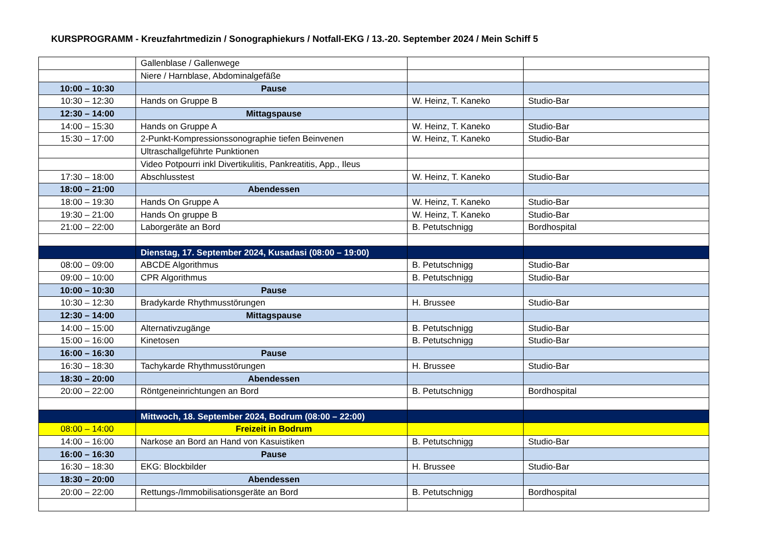KURSPROGRAMM - Kreuzfahrtmedizin / Sonographiekurs / Notfall-EKG / 13.-20. September 2024 / Mein Schiff 5
| | Gallenblase / Gallenwege | | |
| | Niere / Harnblase, Abdominalgefäße | | |
| 10:00 – 10:30 | Pause | | |
| 10:30 – 12:30 | Hands on Gruppe B | W. Heinz, T. Kaneko | Studio-Bar |
| 12:30 – 14:00 | Mittagspause | | |
| 14:00 – 15:30 | Hands on Gruppe A | W. Heinz, T. Kaneko | Studio-Bar |
| 15:30 – 17:00 | 2-Punkt-Kompressionssonographie tiefen Beinvenen | W. Heinz, T. Kaneko | Studio-Bar |
| | Ultraschallgeführte Punktionen | | |
| | Video Potpourri inkl Divertikulitis, Pankreatitis, App., Ileus | | |
| 17:30 – 18:00 | Abschlusstest | W. Heinz, T. Kaneko | Studio-Bar |
| 18:00 – 21:00 | Abendessen | | |
| 18:00 – 19:30 | Hands On Gruppe A | W. Heinz, T. Kaneko | Studio-Bar |
| 19:30 – 21:00 | Hands On gruppe B | W. Heinz, T. Kaneko | Studio-Bar |
| 21:00 – 22:00 | Laborgeräte an Bord | B. Petutschnigg | Bordhospital |
| | Dienstag, 17. September 2024, Kusadasi (08:00 – 19:00) | | |
| 08:00 – 09:00 | ABCDE Algorithmus | B. Petutschnigg | Studio-Bar |
| 09:00 – 10:00 | CPR Algorithmus | B. Petutschnigg | Studio-Bar |
| 10:00 – 10:30 | Pause | | |
| 10:30 – 12:30 | Bradykarde Rhythmusstörungen | H. Brussee | Studio-Bar |
| 12:30 – 14:00 | Mittagspause | | |
| 14:00 – 15:00 | Alternativzugänge | B. Petutschnigg | Studio-Bar |
| 15:00 – 16:00 | Kinetosen | B. Petutschnigg | Studio-Bar |
| 16:00 – 16:30 | Pause | | |
| 16:30 – 18:30 | Tachykarde Rhythmusstörungen | H. Brussee | Studio-Bar |
| 18:30 – 20:00 | Abendessen | | |
| 20:00 – 22:00 | Röntgeneinrichtungen an Bord | B. Petutschnigg | Bordhospital |
| | Mittwoch, 18. September 2024, Bodrum (08:00 – 22:00) | | |
| 08:00 – 14:00 | Freizeit in Bodrum | | |
| 14:00 – 16:00 | Narkose an Bord an Hand von Kasuistiken | B. Petutschnigg | Studio-Bar |
| 16:00 – 16:30 | Pause | | |
| 16:30 – 18:30 | EKG: Blockbilder | H. Brussee | Studio-Bar |
| 18:30 – 20:00 | Abendessen | | |
| 20:00 – 22:00 | Rettungs-/Immobilisationsgeräte an Bord | B. Petutschnigg | Bordhospital |